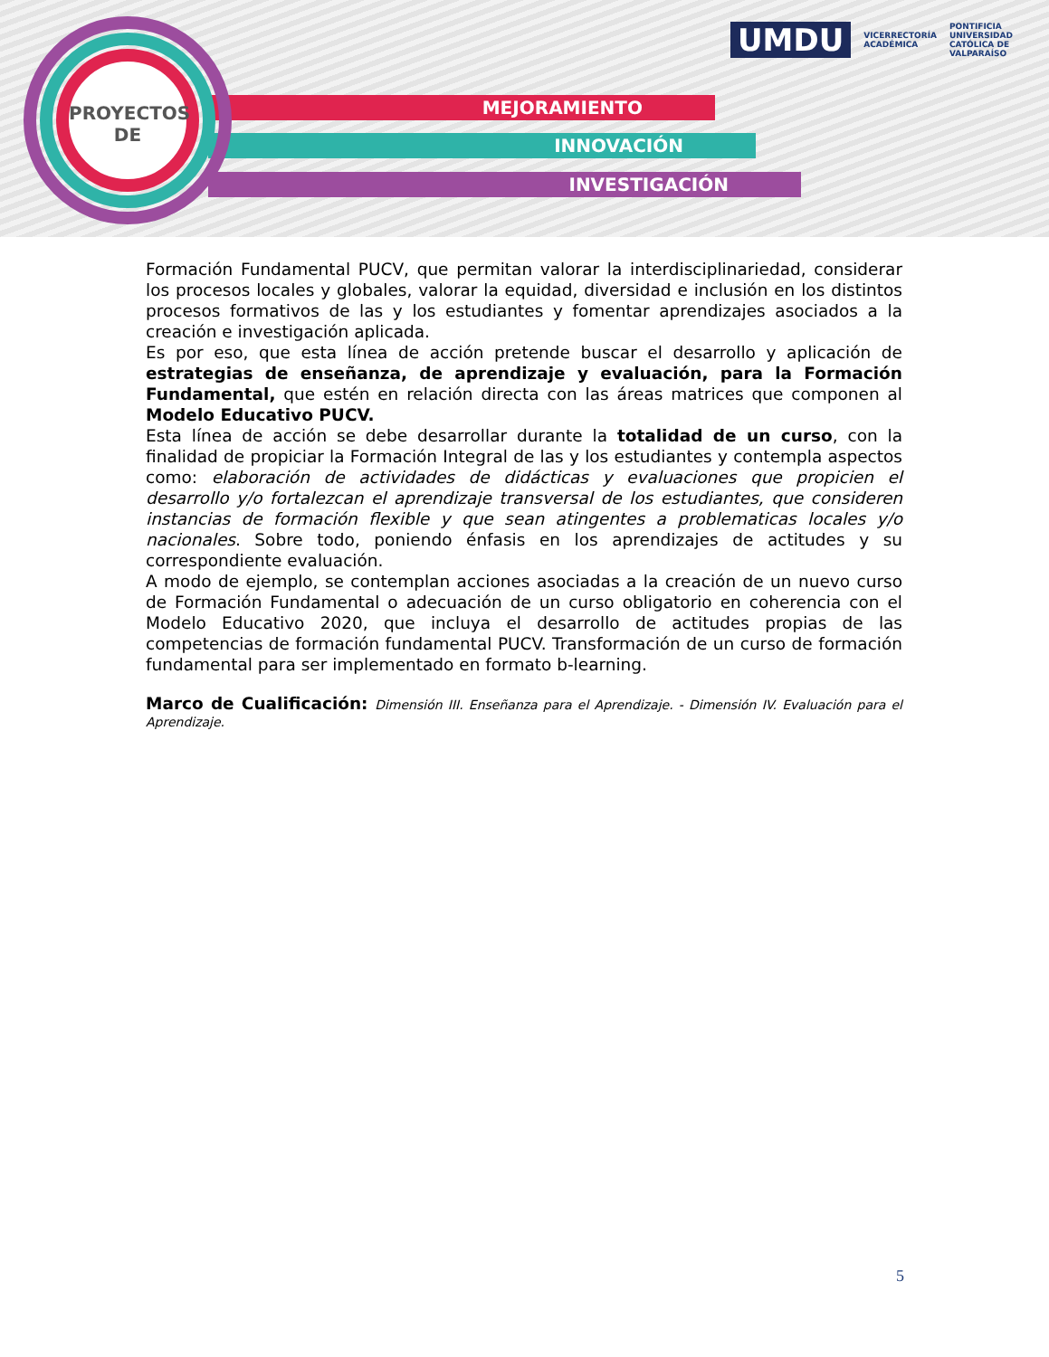MEJORAMIENTO
INNOVACIÓN
INVESTIGACIÓN
PROYECTOS
DE
UMDU
VICERRECTORÍA
ACADÉMICA
PONTIFICIA
UNIVERSIDAD
CATÓLICA DE
VALPARAÍSO
Formación Fundamental PUCV, que permitan valorar la interdisciplinariedad, considerar los procesos locales y globales, valorar la equidad, diversidad e inclusión en los distintos procesos formativos de las y los estudiantes y fomentar aprendizajes asociados a la creación e investigación aplicada.
Es por eso, que esta línea de acción pretende buscar el desarrollo y aplicación de estrategias de enseñanza, de aprendizaje y evaluación, para la Formación Fundamental, que estén en relación directa con las áreas matrices que componen al Modelo Educativo PUCV.
Esta línea de acción se debe desarrollar durante la totalidad de un curso, con la finalidad de propiciar la Formación Integral de las y los estudiantes y contempla aspectos como: elaboración de actividades de didácticas y evaluaciones que propicien el desarrollo y/o fortalezcan el aprendizaje transversal de los estudiantes, que consideren instancias de formación flexible y que sean atingentes a problematicas locales y/o nacionales. Sobre todo, poniendo énfasis en los aprendizajes de actitudes y su correspondiente evaluación.
A modo de ejemplo, se contemplan acciones asociadas a la creación de un nuevo curso de Formación Fundamental o adecuación de un curso obligatorio en coherencia con el Modelo Educativo 2020, que incluya el desarrollo de actitudes propias de las competencias de formación fundamental PUCV. Transformación de un curso de formación fundamental para ser implementado en formato b-learning.
Marco de Cualificación: Dimensión III. Enseñanza para el Aprendizaje. - Dimensión IV. Evaluación para el Aprendizaje.
5